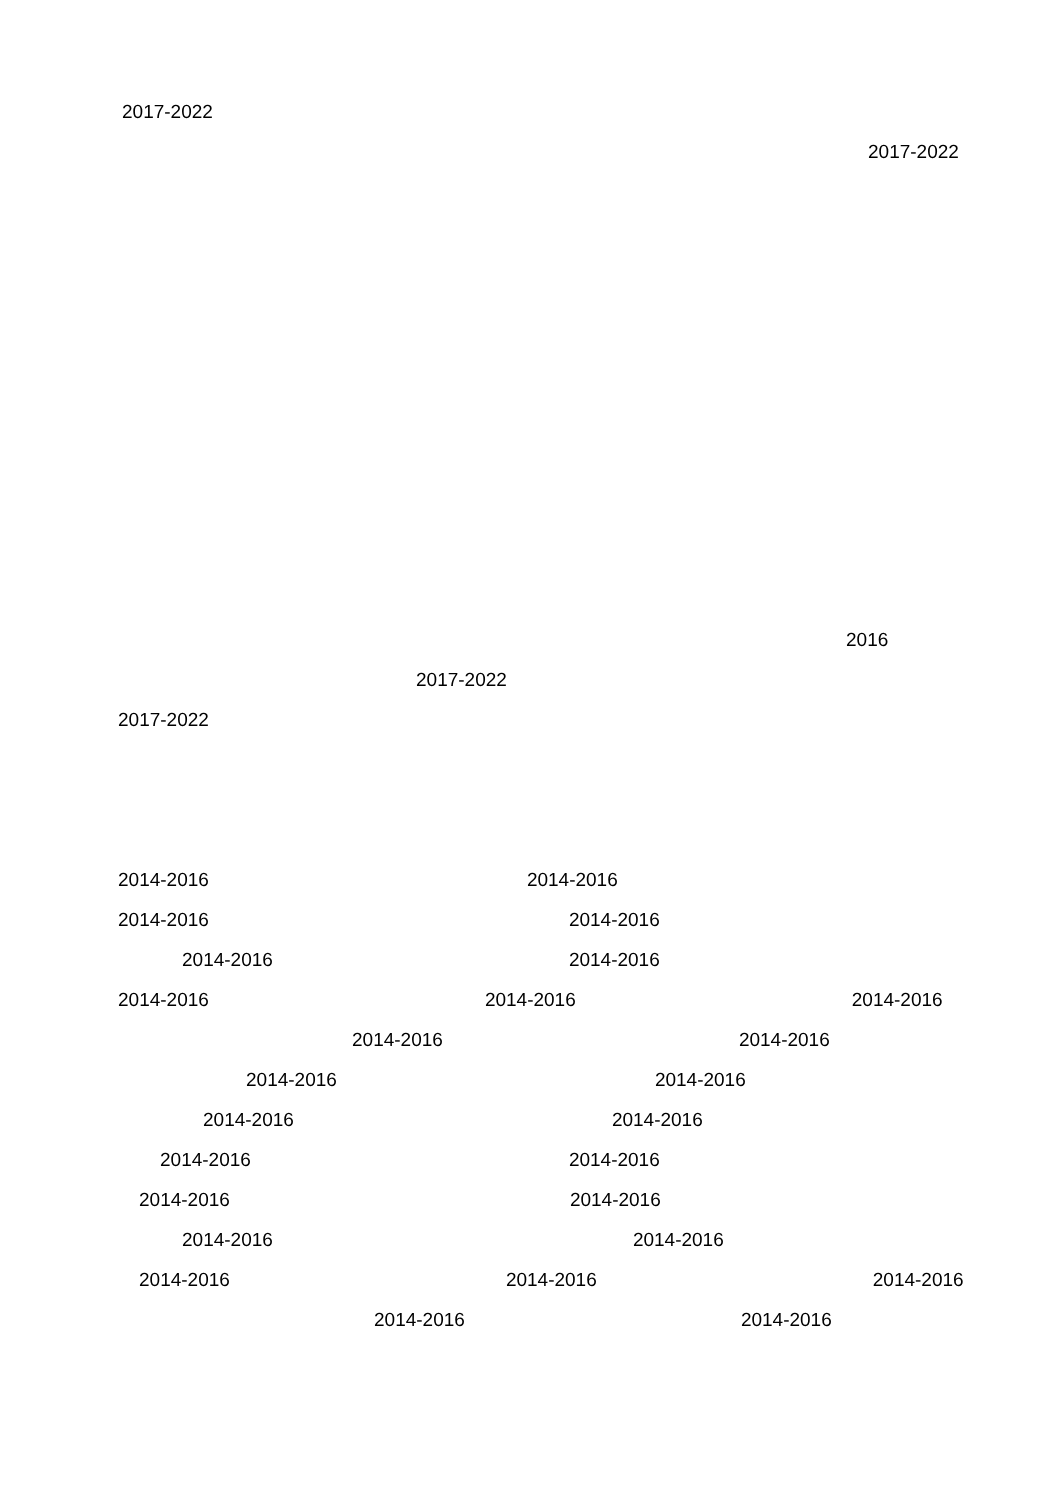2017-2022
2017-2022
2016
2017-2022
2017-2022
2014-2016 2014-2016
2014-2016 2014-2016
2014-2016 2014-2016
2014-2016 2014-2016 2014-2016
2014-2016 2014-2016
2014-2016 2014-2016
2014-2016 2014-2016
2014-2016 2014-2016
2014-2016 2014-2016
2014-2016 2014-2016
2014-2016 2014-2016 2014-2016
2014-2016 2014-2016